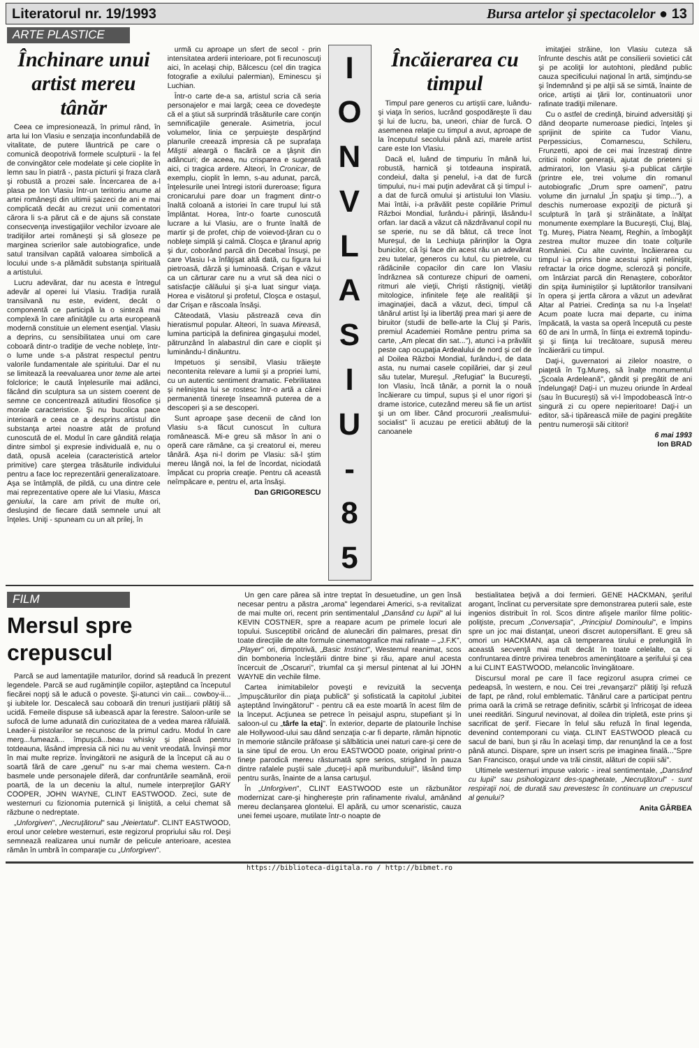Literatorul nr. 19/1993 Bursa artelor şi spectacolelor ● 13
ARTE PLASTICE
Închinare unui artist mereu tânăr
Ceea ce impresionează, în primul rând, în arta lui Ion Vlasiu e senzaţia inconfundabilă de vitalitate, de putere lăuntrică pe care o comunică deopotrivă formele sculpturii - la fel de convingător cele modelate şi cele cioplite în lemn sau în piatră -, pasta picturii şi fraza clară şi robustă a prozei sale. Încercarea de a-l plasa pe Ion Vlasiu într-un teritoriu anume al artei româneşti din ultimii şaizeci de ani e mai complicată decât au crezut unii comentatori cărora li s-a părut că e de ajuns să constate consecvenţa investigaţiilor vechilor izvoare ale tradiţiilor artei româneşti şi să gloseze pe marginea scrierilor sale autobiografice, unde satul transilvan capătă valoarea simbolică a locului unde s-a plămădit substanţa spirituală a artistului.
Lucru adevărat, dar nu acesta e întregul adevăr al operei lui Vlasiu. Tradiţia rurală transilvană nu este, evident, decât o componentă ce participă la o sinteză mai complexă în care afinităţile cu arta europeană modernă constituie un element esenţial. Vlasiu a deprins, cu sensibilitatea unui om care coboară dintr-o tradiţie de veche nobleţe, într-o lume unde s-a păstrat respectul pentru valorile fundamentale ale spiritului. Dar el nu se limitează la reevaluarea unor teme ale artei folclorice; le caută înţelesurile mai adânci, făcând din sculptura sa un sistem coerent de semne ce concentrează atitudini filosofice şi morale caracteristice. Şi nu bucolica pace interioară e ceea ce a desprins artistul din substanţa artei noastre atât de profund cunoscută de el. Modul în care gândită relaţia dintre simbol şi expresie individuală e, nu o dată, opusă aceleia (caracteristică artelor primitive) care ştergea trăsăturile individului pentru a face loc reprezentării generalizatoare. Aşa se întâmplă, de pildă, cu una dintre cele mai reprezentative opere ale lui Vlasiu, Masca geniului, la care am privit de multe ori, deslușind de fiecare dată semnele unui alt înţeles. Uniţi - spuneam cu un alt prilej, în
urmă cu aproape un sfert de secol - prin intensitatea arderii interioare, pot fi recunoscuţi aici, în acelaşi chip, Bălcescu (cel din tragica fotografie a exilului palermian), Eminescu şi Luchian.
Într-o carte de-a sa, artistul scria că seria personajelor e mai largă; ceea ce dovedeşte că el a ştiut să surprindă trăsăturile care conţin semnificaţiile generale. Asimetria, jocul volumelor, linia ce şerpuieşte despărţind planurile creează impresia că pe suprafaţa Măştii aleargă o flacără ce a ţâşnit din adâncuri; de aceea, nu crisparea e sugerată aici, ci tragica ardere. Alteori, în Cronicar, de exemplu, cioplit în lemn, s-au adunat, parcă, înţelesurile unei întregi istorii dureroase; figura cronicarului pare doar un fragment dintr-o înaltă coloană a istoriei în care trupul lui stă împlântat. Horea, într-o foarte cunoscută lucrare a lui Vlasiu, are o frunte înaltă de martir şi de profet, chip de voievod-ţăran cu o nobleţe simplă şi calmă. Cloşca e ţăranul aprig şi dur, coborând parcă din Decebal însuşi, pe care Vlasiu l-a înfăţişat altă dată, cu figura lui pietroasă, dârză şi luminoasă. Crişan e văzut ca un cărturar care nu a vrut să dea nici o satisfacţie călăului şi şi-a luat singur viaţa. Horea e visătorul şi profetul, Cloşca e ostaşul, dar Crişan e răscoala însăşi.
Câteodată, Vlasiu păstrează ceva din hieratismul popular. Alteori, în suava Mireasă, lumina participă la definirea gingaşului model, pătrunzând în alabastrul din care e cioplit şi luminându-l dinăuntru.
Impetuos şi sensibil, Vlasiu trăieşte necontenita relevare a lumii şi a propriei lumi, cu un autentic sentiment dramatic. Febrilitatea şi neliniştea lui se rostesc într-o artă a cărei permanentă tinereţe înseamnă puterea de a descoperi şi a se descoperi.
Sunt aproape şase decenii de când Ion Vlasiu s-a făcut cunoscut în cultura românească. Mi-e greu să măsor în ani o operă care rămâne, ca şi creatorul ei, mereu tânără. Aşa ni-l dorim pe Vlasiu: să-l ştim mereu lângă noi, la fel de încordat, niciodată împăcat cu propria creaţie. Pentru că această neîmpăcare e, pentru el, arta însăşi.
Dan GRIGORESCU
I
O
N
V
L
A
S
I
U
-
8
5
Încăierarea cu timpul
Timpul pare generos cu artiştii care, luându-şi viaţa în serios, lucrând gospodăreşte îi dau şi lui de lucru, ba, uneori, chiar de furcă. O asemenea relaţie cu timpul a avut, aproape de la începutul secolului până azi, marele artist care este Ion Vlasiu.
Dacă el, luând de timpuriu în mână lui, robustă, harnică şi totdeauna inspirată, condeiul, dalta şi penelul, i-a dat de furcă timpului, nu-i mai puţin adevărat că şi timpul i-a dat de furcă omului şi artistului Ion Vlasiu. Mai întâi, i-a prăvălit peste copilărie Primul Război Mondial, furându-i părinţii, lăsându-l orfan. Iar dacă a văzut că năzdrăvanul copil nu se sperie, nu se dă bătut, că trece înot Mureşul, de la Lechiuţa părinţilor la Ogra bunicilor, că îşi face din acest râu un adevărat zeu tutelar, generos cu lutul, cu pietrele, cu rădăcinile copacilor din care Ion Vlasiu îndrăznea să contureze chipuri de oameni, ritmuri ale vieţii, Chrişti răstigniţi, vietăţi mitologice, infinitele feţe ale realităţii şi imaginaţiei, dacă a văzut, deci, timpul că tânărul artist îşi ia libertăţi prea mari şi aere de biruitor (studii de belle-arte la Cluj şi Paris, premiul Academiei Române pentru prima sa carte, „Am plecat din sat..."), atunci i-a prăvălit peste cap ocupaţia Ardealului de nord şi cel de al Doilea Război Mondial, furându-i, de data asta, nu numai casele copilăriei, dar şi zeul său tutelar, Mureşul. „Refugiat" la Bucureşti, Ion Vlasiu, încă tânăr, a pornit la o nouă încăierare cu timpul, supus şi el unor rigori şi drame istorice, cutezând mereu să fie un artist şi un om liber. Când procurorii „realismului-socialist" îi acuzau pe ereticii abătuţi de la canoanele
imitaţiei străine, Ion Vlasiu cuteza să înfrunte deschis atât pe consilierii sovietici cât şi pe acoliţii lor autohtoni, pledând public cauza specificului naţional în artă, simţindu-se şi îndemnând şi pe alţii să se simtă, înainte de orice, artişti ai ţării lor, continuatorii unor rafinate tradiţii milenare.
Cu o astfel de credinţă, biruind adversităţi şi dând deoparte numeroase piedici, înţeles şi sprijinit de spirite ca Tudor Vianu, Perpessicius, Comarnescu, Schileru, Frunzetti, apoi de cei mai înzestraţi dintre criticii noilor generaţii, ajutat de prieteni şi admiratori, Ion Vlasiu şi-a publicat cărţile (printre ele, trei volume din romanul autobiografic „Drum spre oameni", patru volume din jurnalul „În spaţiu şi timp..."), a deschis numeroase expoziţii de pictură şi sculptură în ţară şi străinătate, a înălţat monumente exemplare la Bucureşti, Cluj, Blaj, Tg. Mureş, Piatra Neamţ, Reghin, a îmbogăţit zestrea multor muzee din toate colţurile României. Cu alte cuvinte, încăierarea cu timpul i-a prins bine acestui spirit neliniştit, refractar la orice dogme, scleroză şi poncife, om întârziat parcă din Renaştere, coborâtor din spiţa iluminiştilor şi luptătorilor transilvani în opera şi jertfa cărora a văzut un adevărat Altar al Patriei. Credinţa sa nu l-a înşelat! Acum poate lucra mai departe, cu inima împăcată, la vasta sa operă începută cu peste 60 de ani în urmă, în fiinţa ei extremă topindu-şi şi fiinţa lui trecătoare, supusă mereu încăierării cu timpul.
Daţi-i, guvernatori ai zilelor noastre, o piaţetă în Tg.Mureş, să înalţe monumentul „Şcoala Ardeleană", gândit şi pregătit de ani îndelungaţi! Daţi-i un muzeu oriunde în Ardeal (sau în Bucureşti) să vi-l împodobească într-o singură zi cu opere nepieritoare! Daţi-i un editor, să-i tipărească miile de pagini pregătite pentru numeroşii săi cititori!
6 mai 1993
Ion BRAD
FILM
Mersul spre crepuscul
Parcă se aud lamentaţiile maturilor, dorind să readucă în prezent legendele. Parcă se aud rugăminţile copiilor, aşteptând ca începutul fiecărei nopţi să le aducă o poveste. Şi-atunci vin caii... cowboy-ii... şi iubitele lor. Descalecă sau coboară din trenuri justiţiarii plătiţi să ucidă. Femeile dispuse să iubească apar la ferestre. Saloon-urile se sufocă de lume adunată din curiozitatea de a vedea marea răfuială. Leader-ii pistolarilor se recunosc de la primul cadru. Modul în care merg...fumează... împuşcă...beau whisky şi pleacă pentru totdeauna, lăsând impresia că nici nu au venit vreodată. Învinşii mor în mai multe reprize. Învingătorii ne asigură de la început că au o soartă fără de care „genul" nu s-ar mai chema western. Ca-n basmele unde personajele diferă, dar confruntările seamănă, eroii poartă, de la un deceniu la altul, numele interpreţilor GARY COOPER, JOHN WAYNE, CLINT EASTWOOD. Zeci, sute de westernuri cu fizionomia puternică şi liniştită, a celui chemat să răzbune o nedreptate.
„Unforgiven", „Necruţătorul" sau „Neiertatul". CLINT EASTWOOD, eroul unor celebre westernuri, este regizorul propriului său rol. Deşi semnează realizarea unui număr de pelicule anterioare, acestea rămân în umbră în comparaţie cu „Unforgiven".
Un gen care părea să intre treptat în desuetudine, un gen însă necesar pentru a păstra „aroma" legendarei Americi, s-a revitalizat de mai multe ori, recent prin sentimentalul „Dansând cu lupii" al lui KEVIN COSTNER, spre a reapare acum pe primele locuri ale topului. Susceptibil oricând de alunecări din palmares, presat din toate direcţiile de alte formule cinematografice mai rafinate – „J.F.K", „Player" ori, dimpotrivă, „Basic Instinct", Westernul reanimat, scos din bomboneria încleştării dintre bine şi rău, apare anul acesta încercuit de „Oscaruri", triumfal ca şi mersul pintenat al lui JOHN WAYNE din vechile filme.
Cartea inimitabilelor poveşti e revizuită la secvenţa „împuşcăturilor din piaţa publică" şi sofisticată la capitolul „iubitei aşteptând învingătorul" - pentru că ea este moartă în acest film de la început. Acţiunea se petrece în peisajul aspru, stupefiant şi în saloon-ul cu „târfe la etaj". În exterior, departe de platourile închise ale Hollywood-ului sau dând senzaţia c-ar fi departe, rămân hipnotic în memorie stâncile prăfoase şi sălbăticia unei naturi care-şi cere de la sine tipul de erou. Un erou EASTWOOD poate, original printr-o fineţe parodică mereu răsturnată spre serios, strigând în pauza dintre rafalele puştii sale „duceţi-i apă muribundului!", lăsând timp pentru surâs, înainte de a lansa cartuşul.
În „Unforgiven", CLINT EASTWOOD este un răzbunător modernizat care-şi hingherește prin rafinamente rivalul, amânând mereu declanşarea glontelui. El apără, cu umor scenaristic, cauza unei femei uşoare, mutilate într-o noapte de
bestialitatea beţivă a doi fermieri. GENE HACKMAN, şeriful arogant, înclinat cu perversitate spre demonstrarea puterii sale, este ingenios distribuit în rol. Scos dintre afişele marilor filme politic-poliţiste, precum „Conversaţia", „Principiul Dominoului", e împins spre un joc mai distanţat, uneori discret autopersiflant. E greu să omori un HACKMAN, aşa că temperarea tirului e prelungită în această secvenţă mai mult decât în toate celelalte, ca şi confruntarea dintre privirea tenebros ameninţătoare a şerifului şi cea a lui CLINT EASTWOOD, melancolic învingătoare.
Discursul moral pe care îl face regizorul asupra crimei ce pedeapsă, în western, e nou. Cei trei „revanşarzi" plătiţi îşi refuză de fapt, pe rând, rolul emblematic. Tânărul care a participat pentru prima oară la crimă se retrage definitiv, scârbit şi înfricoşat de ideea unei reeditări. Singurul nevinovat, al doilea din tripletă, este prins şi sacrificat de şerif. Fiecare în felul său refuză în final legenda, devenind contemporani cu viaţa. CLINT EASTWOOD pleacă cu sacul de bani, bun şi rău în acelaşi timp, dar renunţând la ce a fost până atunci. Dispare, spre un insert scris pe imaginea finală..."Spre San Francisco, oraşul unde va trăi cinstit, alături de copiii săi".
Ultimele westernuri impuse valoric - ireal sentimentale, „Dansând cu lupii" sau psihologizant des-spaghetate, „Necruţătorul" - sunt respiraţii noi, de durată sau prevestesc în continuare un crepuscul al genului?
Anita GÂRBEA
https://biblioteca-digitala.ro / http://bibmet.ro